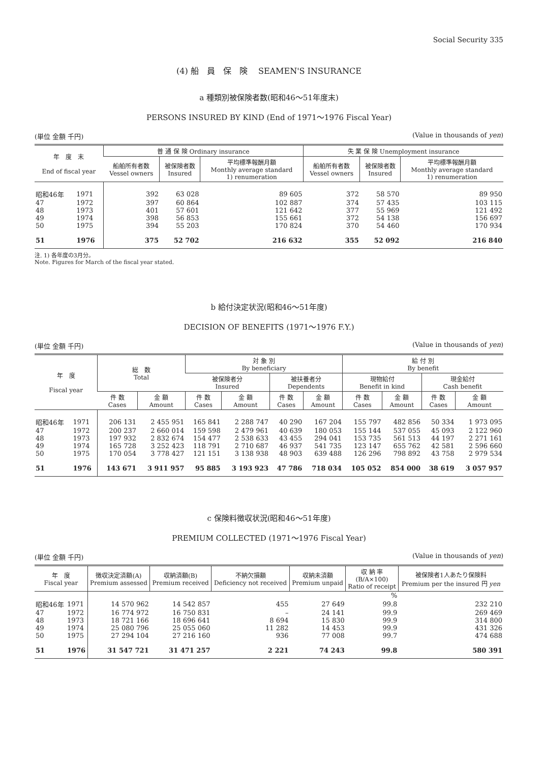Social Security 335
(4) 船　員　保　険　 SEAMEN'S INSURANCE
a 種類別被保険者数(昭和46～51年度末)
PERSONS INSURED BY KIND (End of 1971～1976 Fiscal Year)
(単位 金額 千円) (Value in thousands of yen)
| 年 度 末 End of fiscal year | | 普 通 保 険 Ordinary insurance | | | 失 業 保 険 Unemployment insurance | | |
| --- | --- | --- | --- | --- | --- | --- | --- |
| | | 船舶所有者数 Vessel owners | 被保険者数 Insured | 平均標準報酬月額 Monthly average standard 1) renumeration | 船舶所有者数 Vessel owners | 被保険者数 Insured | 平均標準報酬月額 Monthly average standard 1) renumeration |
| 昭和46年 | 1971 | 392 | 63 028 | 89 605 | 372 | 58 570 | 89 950 |
| 47 | 1972 | 397 | 60 864 | 102 887 | 374 | 57 435 | 103 115 |
| 48 | 1973 | 401 | 57 601 | 121 642 | 377 | 55 969 | 121 492 |
| 49 | 1974 | 398 | 56 853 | 155 661 | 372 | 54 138 | 156 697 |
| 50 | 1975 | 394 | 55 203 | 170 824 | 370 | 54 460 | 170 934 |
| 51 | 1976 | 375 | 52 702 | 216 632 | 355 | 52 092 | 216 840 |
注. 1) 各年度の3月分。
Note. Figures for March of the fiscal year stated.
b 給付決定状況(昭和46～51年度)
DECISION OF BENEFITS (1971～1976 F.Y.)
(単位 金額 千円) (Value in thousands of yen)
| 年 度 Fiscal year | | 総 数 Total | | 対 象 別 By beneficiary | | | | 給 付 別 By benefit | | | |
| --- | --- | --- | --- | --- | --- | --- | --- | --- | --- | --- | --- |
| | | | | 被保険者分 Insured | | 被扶養者分 Dependents | | 現物給付 Benefit in kind | | 現金給付 Cash benefit | |
| | | 件 数 Cases | 金 額 Amount | 件 数 Cases | 金 額 Amount | 件 数 Cases | 金 額 Amount | 件 数 Cases | 金 額 Amount | 件 数 Cases | 金 額 Amount |
| 昭和46年 | 1971 | 206 131 | 2 455 951 | 165 841 | 2 288 747 | 40 290 | 167 204 | 155 797 | 482 856 | 50 334 | 1 973 095 |
| 47 | 1972 | 200 237 | 2 660 014 | 159 598 | 2 479 961 | 40 639 | 180 053 | 155 144 | 537 055 | 45 093 | 2 122 960 |
| 48 | 1973 | 197 932 | 2 832 674 | 154 477 | 2 538 633 | 43 455 | 294 041 | 153 735 | 561 513 | 44 197 | 2 271 161 |
| 49 | 1974 | 165 728 | 3 252 423 | 118 791 | 2 710 687 | 46 937 | 541 735 | 123 147 | 655 762 | 42 581 | 2 596 660 |
| 50 | 1975 | 170 054 | 3 778 427 | 121 151 | 3 138 938 | 48 903 | 639 488 | 126 296 | 798 892 | 43 758 | 2 979 534 |
| 51 | 1976 | 143 671 | 3 911 957 | 95 885 | 3 193 923 | 47 786 | 718 034 | 105 052 | 854 000 | 38 619 | 3 057 957 |
c 保険料徴収状況(昭和46～51年度)
PREMIUM COLLECTED (1971～1976 Fiscal Year)
(単位 金額 千円) (Value in thousands of yen)
| 年 度 Fiscal year | | 徴収決定済額(A) Premium assessed | 収納済額(B) Premium received | 不納欠損額 Deficiency not received | 収納未済額 Premium unpaid | 収 納 率 (B/A×100) Ratio of receipt | 被保険者1人あたり保険料 Premium per the insured 円 yen |
| --- | --- | --- | --- | --- | --- | --- | --- |
| | | | | | | % | |
| 昭和46年 | 1971 | 14 570 962 | 14 542 857 | 455 | 27 649 | 99.8 | 232 210 |
| 47 | 1972 | 16 774 972 | 16 750 831 | – | 24 141 | 99.9 | 269 469 |
| 48 | 1973 | 18 721 166 | 18 696 641 | 8 694 | 15 830 | 99.9 | 314 800 |
| 49 | 1974 | 25 080 796 | 25 055 060 | 11 282 | 14 453 | 99.9 | 431 326 |
| 50 | 1975 | 27 294 104 | 27 216 160 | 936 | 77 008 | 99.7 | 474 688 |
| 51 | 1976 | 31 547 721 | 31 471 257 | 2 221 | 74 243 | 99.8 | 580 391 |